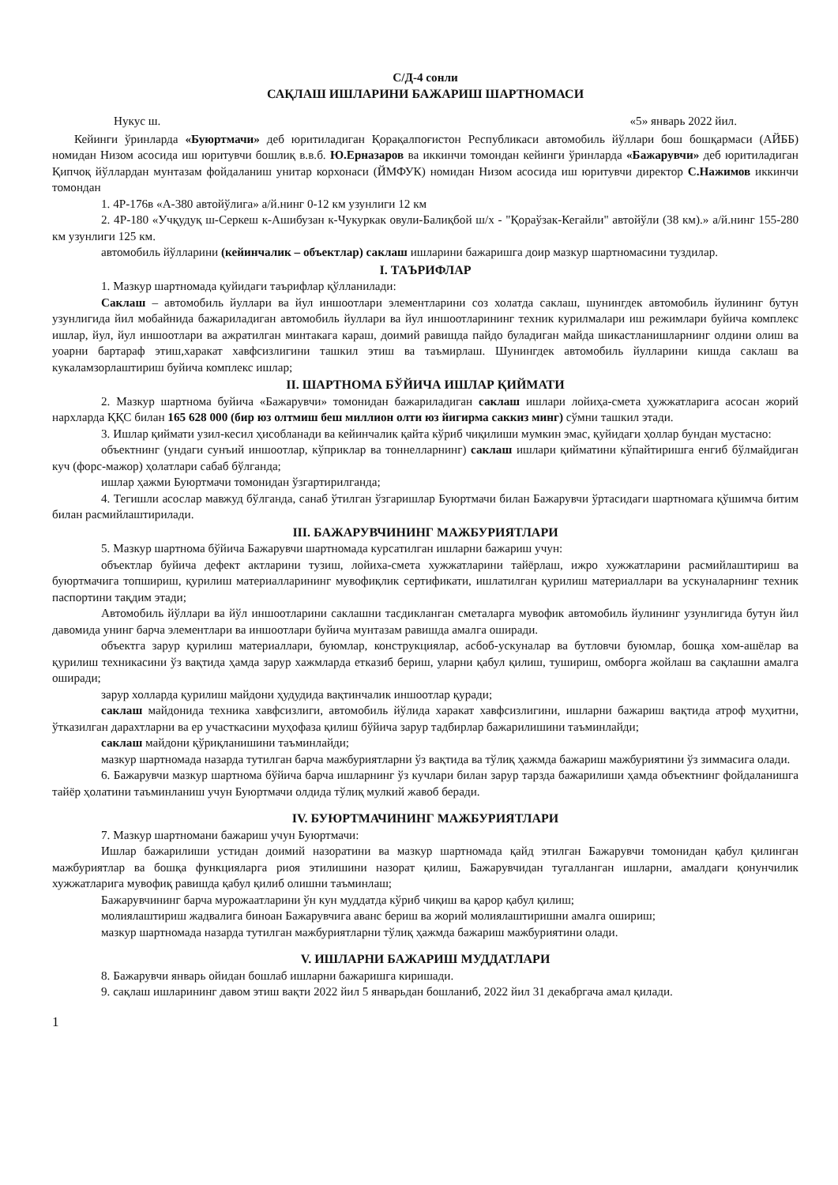С/Д-4 сонли
САҚЛАШ ИШЛАРИНИ БАЖАРИШ ШАРТНОМАСИ
Нукус ш. «5» январь 2022 йил.
Кейинги ўринларда «Буюртмачи» деб юритиладиган Қорақалпоғистон Республикаси автомобиль йўллари бош бошқармаси (АЙББ) номидан Низом асосида иш юритувчи бошлиқ в.в.б. Ю.Ерназаров ва иккинчи томондан кейинги ўринларда «Бажарувчи» деб юритиладиган Қипчоқ йўллардан мунтазам фойдаланиш унитар корхонаси (ЙМФУК) номидан Низом асосида иш юритувчи директор С.Нажимов иккинчи томондан
1. 4Р-176в «А-380 автойўлига» а/й.нинг 0-12 км узунлиги 12 км
2. 4Р-180 «Учқудуқ ш-Серкеш к-Ашибузан к-Чукуркак овули-Балиқбой ш/х - "Қораўзак-Кегайли" автойўли (38 км).» а/й.нинг 155-280 км узунлиги 125 км.
автомобиль йўлларини (кейинчалик – объектлар) саклаш ишларини бажаришга доир мазкур шартномасини туздилар.
I. ТАЪРИФЛАР
1. Мазкур шартномада қуйидаги таърифлар қўлланилади:
Саклаш – автомобиль йуллари ва йул иншоотлари элементларини соз холатда саклаш, шунингдек автомобиль йулининг бутун узунлигида йил мобайнида бажариладиган автомобиль йуллари ва йул иншоотларининг техник курилмалари иш режимлари буйича комплекс ишлар, йул, йул иншоотлари ва ажратилган минтакага караш, доимий равишда пайдо буладиган майда шикастланишларнинг олдини олиш ва уоарни бартараф этиш,харакат хавфсизлигини ташкил этиш ва таъмирлаш. Шунингдек автомобиль йулларини кишда саклаш ва кукаламзорлаштириш буйича комплекс ишлар;
II. ШАРТНОМА БЎЙИЧА ИШЛАР ҚИЙМАТИ
2. Мазкур шартнома буйича «Бажарувчи» томонидан бажариладиган саклаш ишлари лойиҳа-смета ҳужжатларига асосан жорий нархларда ҚҚС билан 165 628 000 (бир юз олтмиш беш миллион олти юз йигирма саккиз минг) сўмни ташкил этади.
3. Ишлар қиймати узил-кесил ҳисобланади ва кейинчалик қайта кўриб чиқилиши мумкин эмас, қуйидаги ҳоллар бундан мустасно:
объектнинг (ундаги сунъий иншоотлар, кўприклар ва тоннелларнинг) саклаш ишлари қийматини кўпайтиришга енгиб бўлмайдиган куч (форс-мажор) ҳолатлари сабаб бўлганда;
ишлар ҳажми Буюртмачи томонидан ўзгартирилганда;
4. Тегишли асослар мавжуд бўлганда, санаб ўтилган ўзгаришлар Буюртмачи билан Бажарувчи ўртасидаги шартномага қўшимча битим билан расмийлаштирилади.
III. БАЖАРУВЧИНИНГ МАЖБУРИЯТЛАРИ
5. Мазкур шартнома бўйича Бажарувчи шартномада курсатилган ишларни бажариш учун:
объектлар буйича дефект актларини тузиш, лойиха-смета хужжатларини тайёрлаш, ижро хужжатларини расмийлаштириш ва буюртмачига топшириш, қурилиш материалларининг мувофиқлик сертификати, ишлатилган қурилиш материаллари ва ускуналарнинг техник паспортини тақдим этади;
Автомобиль йўллари ва йўл иншоотларини саклашни тасдикланган сметаларга мувофик автомобиль йулининг узунлигида бутун йил давомида унинг барча элементлари ва иншоотлари буйича мунтазам равишда амалга оширади.
объектга зарур қурилиш материаллари, буюмлар, конструкциялар, асбоб-ускуналар ва бутловчи буюмлар, бошқа хом-ашёлар ва қурилиш техникасини ўз вақтида ҳамда зарур хажмларда етказиб бериш, уларни қабул қилиш, тушириш, омборга жойлаш ва сақлашни амалга оширади;
зарур холларда қурилиш майдони ҳудудида вақтинчалик иншоотлар қуради;
саклаш майдонида техника хавфсизлиги, автомобиль йўлида харакат хавфсизлигини, ишларни бажариш вақтида атроф муҳитни, ўтказилган дарахтларни ва ер участкасини муҳофаза қилиш бўйича зарур тадбирлар бажарилишини таъминлайди;
саклаш майдони қўриқланишини таъминлайди;
мазкур шартномада назарда тутилган барча мажбуриятларни ўз вақтида ва тўлиқ ҳажмда бажариш мажбуриятини ўз зиммасига олади.
6. Бажарувчи мазкур шартнома бўйича барча ишларнинг ўз кучлари билан зарур тарзда бажарилиши ҳамда объектнинг фойдаланишга тайёр ҳолатини таъминланиш учун Буюртмачи олдида тўлиқ мулкий жавоб беради.
IV. БУЮРТМАЧИНИНГ МАЖБУРИЯТЛАРИ
7. Мазкур шартномани бажариш учун Буюртмачи:
Ишлар бажарилиши устидан доимий назоратини ва мазкур шартномада қайд этилган Бажарувчи томонидан қабул қилинган мажбуриятлар ва бошқа функцияларга риоя этилишини назорат қилиш, Бажарувчидан тугалланган ишларни, амалдаги қонунчилик хужжатларига мувофиқ равишда қабул қилиб олишни таъминлаш;
Бажарувчининг барча мурожаатларини ўн кун муддатда кўриб чиқиш ва қарор қабул қилиш;
молиялаштириш жадвалига биноан Бажарувчига аванс бериш ва жорий молиялаштиришни амалга ошириш;
мазкур шартномада назарда тутилган мажбуриятларни тўлиқ ҳажмда бажариш мажбуриятини олади.
V. ИШЛАРНИ БАЖАРИШ МУДДАТЛАРИ
8. Бажарувчи январь ойидан бошлаб ишларни бажаришга киришади.
9. сақлаш ишларининг давом этиш вақти 2022 йил 5 январьдан бошланиб, 2022 йил 31 декабргача амал қилади.
1